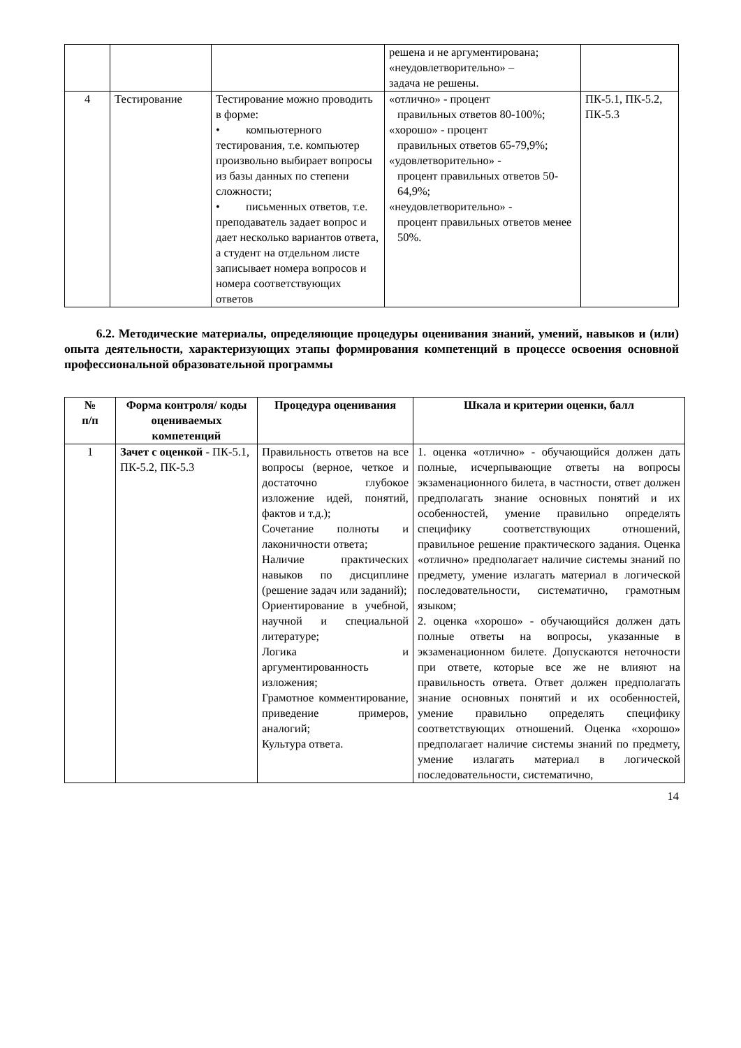| | | | решена и не аргументирована; «неудовлетворительно» – задача не решены. | |
| 4 | Тестирование | Тестирование можно проводить в форме: • компьютерного тестирования, т.е. компьютер произвольно выбирает вопросы из базы данных по степени сложности; • письменных ответов, т.е. преподаватель задает вопрос и дает несколько вариантов ответа, а студент на отдельном листе записывает номера вопросов и номера соответствующих ответов | «отлично» - процент правильных ответов 80-100%; «хорошо» - процент правильных ответов 65-79,9%; «удовлетворительно» - процент правильных ответов 50-64,9%; «неудовлетворительно» - процент правильных ответов менее 50%. | ПК-5.1, ПК-5.2, ПК-5.3 |
6.2. Методические материалы, определяющие процедуры оценивания знаний, умений, навыков и (или) опыта деятельности, характеризующих этапы формирования компетенций в процессе освоения основной профессиональной образовательной программы
| № п/п | Форма контроля/ коды оцениваемых компетенций | Процедура оценивания | Шкала и критерии оценки, балл |
| --- | --- | --- | --- |
| 1 | Зачет с оценкой - ПК-5.1, ПК-5.2, ПК-5.3 | Правильность ответов на все вопросы (верное, четкое и достаточно глубокое изложение идей, понятий, фактов и т.д.); Сочетание полноты и лаконичности ответа; Наличие практических навыков по дисциплине (решение задач или заданий); Ориентирование в учебной, научной и специальной литературе; Логика и аргументированность изложения; Грамотное комментирование, приведение примеров, аналогий; Культура ответа. | 1. оценка «отлично» - обучающийся должен дать полные, исчерпывающие ответы на вопросы экзаменационного билета, в частности, ответ должен предполагать знание основных понятий и их особенностей, умение правильно определять специфику соответствующих отношений, правильное решение практического задания. Оценка «отлично» предполагает наличие системы знаний по предмету, умение излагать материал в логической последовательности, систематично, грамотным языком; 2. оценка «хорошо» - обучающийся должен дать полные ответы на вопросы, указанные в экзаменационном билете. Допускаются неточности при ответе, которые все же не влияют на правильность ответа. Ответ должен предполагать знание основных понятий и их особенностей, умение правильно определять специфику соответствующих отношений. Оценка «хорошо» предполагает наличие системы знаний по предмету, умение излагать материал в логической последовательности, систематично, |
14